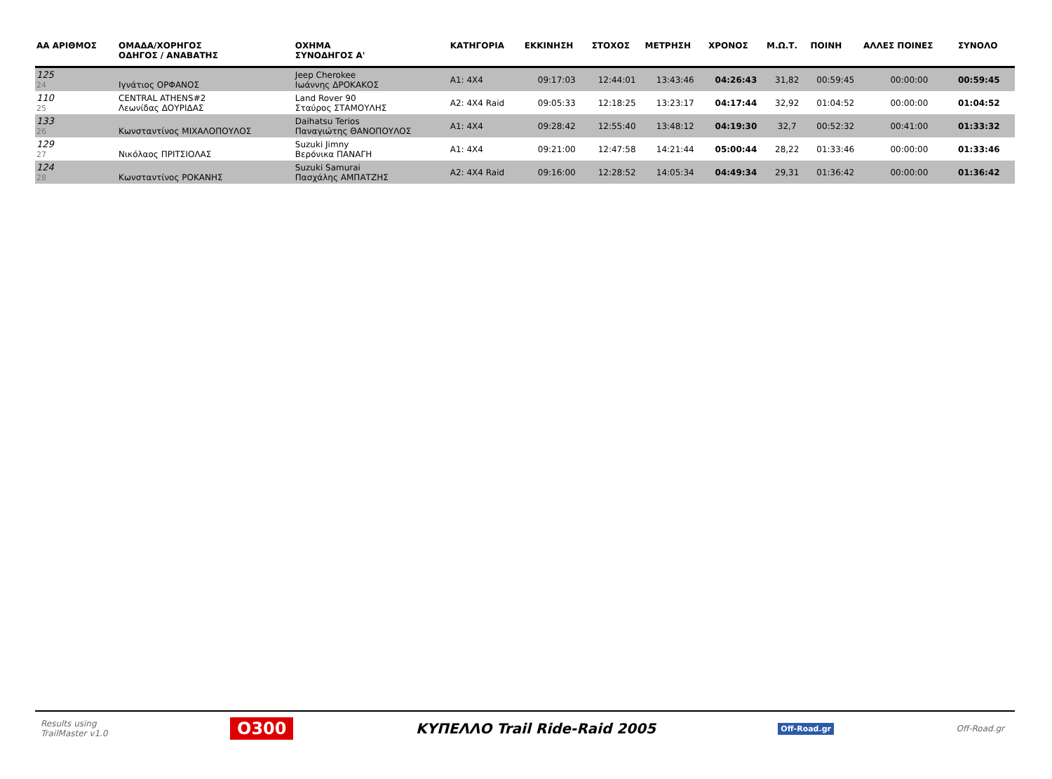| ΑΑ ΑΡΙΘΜΟΣ | ΟΜΑΔΑ/ΧΟΡΗΓΟΣ ΟΔΗΓΟΣ / ΑΝΑΒΑΤΗΣ | ΟΧΗΜΑ ΣΥΝΟΔΗΓΟΣ Α' | ΚΑΤΗΓΟΡΙΑ | ΕΚΚΙΝΗΣΗ | ΣΤΟΧΟΣ | ΜΕΤΡΗΣΗ | ΧΡΟΝΟΣ | Μ.Ω.Τ. | ΠΟΙΝΗ | ΑΛΛΕΣ ΠΟΙΝΕΣ | ΣΥΝΟΛΟ |
| --- | --- | --- | --- | --- | --- | --- | --- | --- | --- | --- | --- |
| 125 24 | Ιγνάτιος ΟΡΦΑΝΟΣ | Jeep Cherokee Ιωάννης ΔΡΟΚΑΚΟΣ | A1: 4X4 | 09:17:03 | 12:44:01 | 13:43:46 | 04:26:43 | 31,82 | 00:59:45 | 00:00:00 | 00:59:45 |
| 110 25 | CENTRAL ATHENS#2 Λεωνίδας ΔΟΥΡΙΔΑΣ | Land Rover 90 Σταύρος ΣΤΑΜΟΥΛΗΣ | A2: 4X4 Raid | 09:05:33 | 12:18:25 | 13:23:17 | 04:17:44 | 32,92 | 01:04:52 | 00:00:00 | 01:04:52 |
| 133 26 | Κωνσταντίνος ΜΙΧΑΛΟΠΟΥΛΟΣ | Daihatsu Terios Παναγιώτης ΘΑΝΟΠΟΥΛΟΣ | A1: 4X4 | 09:28:42 | 12:55:40 | 13:48:12 | 04:19:30 | 32,7 | 00:52:32 | 00:41:00 | 01:33:32 |
| 129 27 | Νικόλαος ΠΡΙΤΣΙΟΛΑΣ | Suzuki Jimny Βερόνικα ΠΑΝΑΓΗ | A1: 4X4 | 09:21:00 | 12:47:58 | 14:21:44 | 05:00:44 | 28,22 | 01:33:46 | 00:00:00 | 01:33:46 |
| 124 28 | Κωνσταντίνος ΡΟΚΑΝΗΣ | Suzuki Samurai Πασχάλης ΑΜΠΑΤΖΗΣ | A2: 4X4 Raid | 09:16:00 | 12:28:52 | 14:05:34 | 04:49:34 | 29,31 | 01:36:42 | 00:00:00 | 01:36:42 |
Results using
TrailMaster v1.0
O300
ΚΥΠΕΛΛΟ Trail Ride-Raid 2005
Off-Road.gr Off-Road.gr